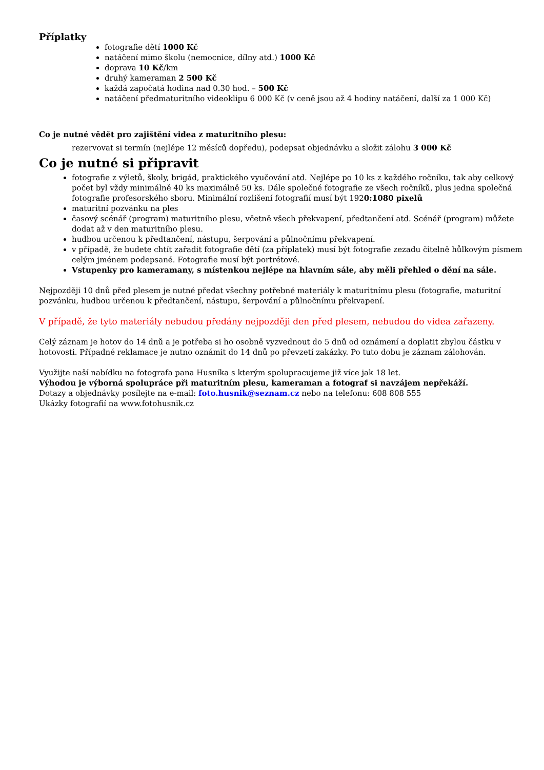Příplatky
fotografie dětí 1000 Kč
natáčení mimo školu (nemocnice, dílny atd.) 1000 Kč
doprava 10 Kč/km
druhý kameraman 2 500 Kč
každá započatá hodina nad 0.30 hod. – 500 Kč
natáčení předmaturitního videoklipu 6 000 Kč (v ceně jsou až 4 hodiny natáčení, další za 1 000 Kč)
Co je nutné vědět pro zajištění videa z maturitního plesu:
rezervovat si termín (nejlépe 12 měsíců dopředu), podepsat objednávku a složit zálohu 3 000 Kč
Co je nutné si připravit
fotografie z výletů, školy, brigád, praktického vyučování atd. Nejlépe po 10 ks z každého ročníku, tak aby celkový počet byl vždy minimálně 40 ks maximálně 50 ks. Dále společné fotografie ze všech ročníků, plus jedna společná fotografie profesorského sboru. Minimální rozlišení fotografií musí být 1920:1080 pixelů
maturitní pozvánku na ples
časový scénář (program) maturitního plesu, včetně všech překvapení, předtančení atd. Scénář (program) můžete dodat až v den maturitního plesu.
hudbou určenou k předtančení, nástupu, šerpování a půlnočnímu překvapení.
v případě, že budete chtít zařadit fotografie dětí (za příplatek) musí být fotografie zezadu čitelně hůlkovým písmem celým jménem podepsané. Fotografie musí být portrétové.
Vstupenky pro kameramany, s místenkou nejlépe na hlavním sále, aby měli přehled o dění na sále.
Nejpozději 10 dnů před plesem je nutné předat všechny potřebné materiály k maturitnímu plesu (fotografie, maturitní pozvánku, hudbou určenou k předtančení, nástupu, šerpování a půlnočnímu překvapení.
V případě, že tyto materiály nebudou předány nejpozději den před plesem, nebudou do videa zařazeny.
Celý záznam je hotov do 14 dnů a je potřeba si ho osobně vyzvednout do 5 dnů od oznámení a doplatit zbylou částku v hotovosti. Případné reklamace je nutno oznámit do 14 dnů po převzetí zakázky. Po tuto dobu je záznam zálohován.
Využijte naší nabídku na fotografa pana Husníka s kterým spolupracujeme již více jak 18 let.
Výhodou je výborná spolupráce při maturitním plesu, kameraman a fotograf si navzájem nepřekáží.
Dotazy a objednávky posílejte na e-mail: foto.husnik@seznam.cz nebo na telefonu: 608 808 555
Ukázky fotografií na www.fotohusnik.cz